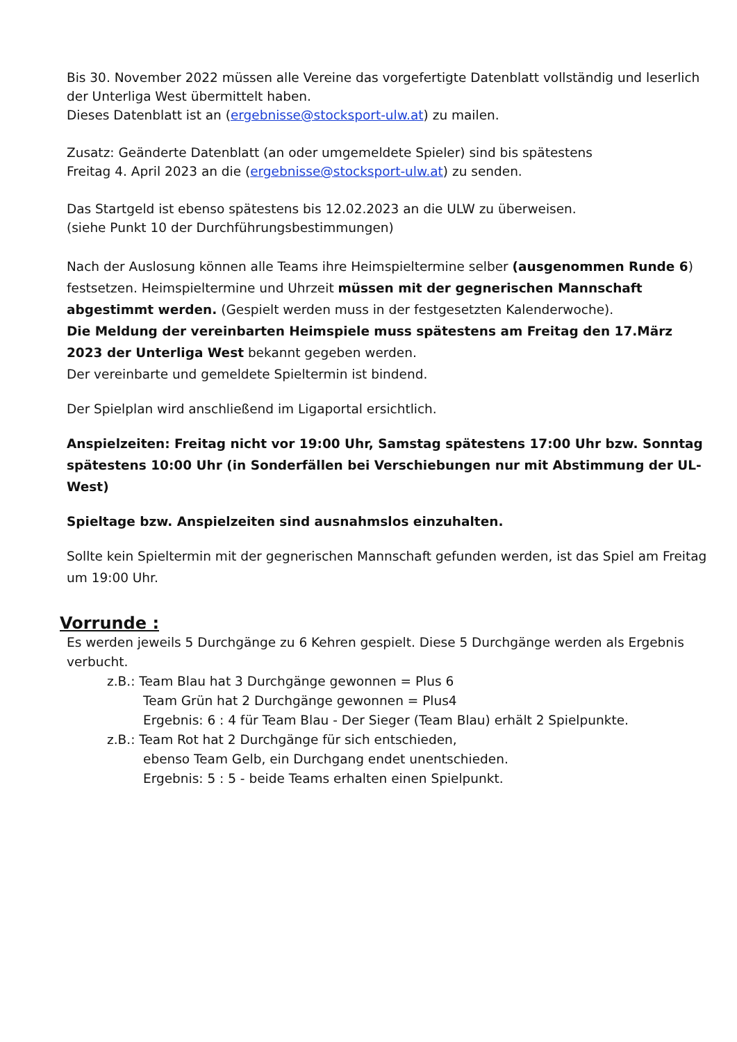Bis 30. November 2022 müssen alle Vereine das vorgefertigte Datenblatt vollständig und leserlich der Unterliga West übermittelt haben.
Dieses Datenblatt ist an (ergebnisse@stocksport-ulw.at) zu mailen.
Zusatz: Geänderte Datenblatt (an oder umgemeldete Spieler) sind bis spätestens
Freitag 4. April 2023 an die (ergebnisse@stocksport-ulw.at) zu senden.
Das Startgeld ist ebenso spätestens bis 12.02.2023 an die ULW zu überweisen.
(siehe Punkt 10 der Durchführungsbestimmungen)
Nach der Auslosung können alle Teams ihre Heimspieltermine selber (ausgenommen Runde 6) festsetzen. Heimspieltermine und Uhrzeit müssen mit der gegnerischen Mannschaft abgestimmt werden. (Gespielt werden muss in der festgesetzten Kalenderwoche).
Die Meldung der vereinbarten Heimspiele muss spätestens am Freitag den 17.März 2023 der Unterliga West bekannt gegeben werden.
Der vereinbarte und gemeldete Spieltermin ist bindend.
Der Spielplan wird anschließend im Ligaportal ersichtlich.
Anspielzeiten: Freitag nicht vor 19:00 Uhr, Samstag spätestens 17:00 Uhr bzw. Sonntag spätestens 10:00 Uhr (in Sonderfällen bei Verschiebungen nur mit Abstimmung der UL-West)
Spieltage bzw. Anspielzeiten sind ausnahmslos einzuhalten.
Sollte kein Spieltermin mit der gegnerischen Mannschaft gefunden werden, ist das Spiel am Freitag um 19:00 Uhr.
Vorrunde :
Es werden jeweils 5 Durchgänge zu 6 Kehren gespielt. Diese 5 Durchgänge werden als Ergebnis verbucht.
z.B.: Team Blau hat 3 Durchgänge gewonnen = Plus 6
Team Grün hat 2 Durchgänge gewonnen = Plus4
Ergebnis: 6 : 4 für Team Blau - Der Sieger (Team Blau) erhält 2 Spielpunkte.
z.B.: Team Rot hat 2 Durchgänge für sich entschieden,
ebenso Team Gelb, ein Durchgang endet unentschieden.
Ergebnis: 5 : 5 - beide Teams erhalten einen Spielpunkt.